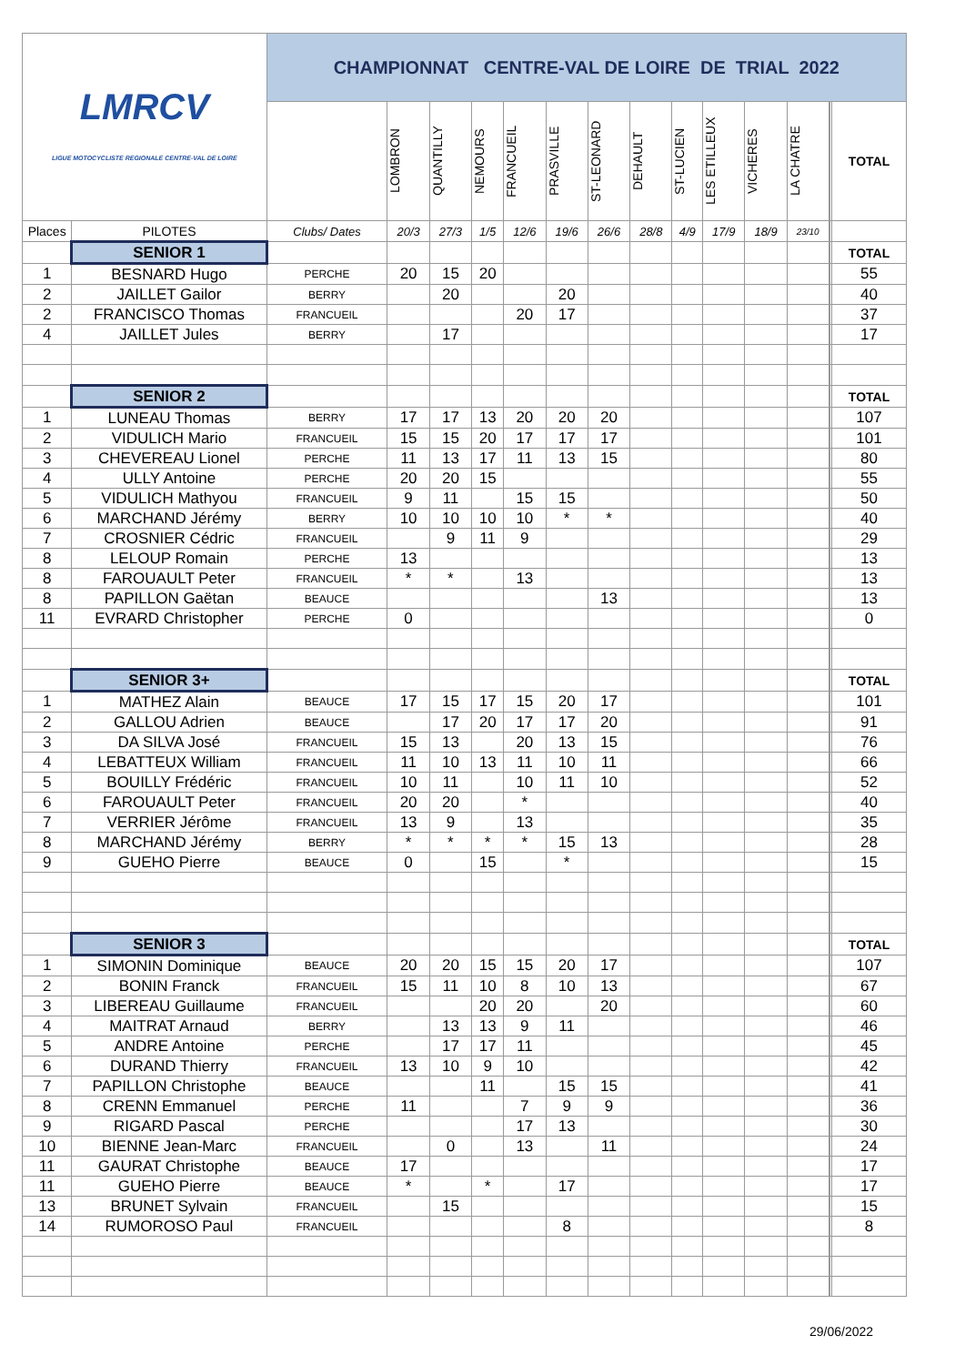| LMRCV LIGUE MOTOCYCLISTE REGIONALE CENTRE-VAL DE LOIRE | | CHAMPIONNAT CENTRE-VAL DE LOIRE DE TRIAL 2022 | | | | | | | | | | | | | | |
| | | | LOMBRON | QUANTILLY | NEMOURS | FRANCUEIL | PRASVILLE | ST-LEONARD | DEHAULT | ST-LUCIEN | LES ETILLEUX | VICHERES | LA CHATRE | | | TOTAL |
| Places | PILOTES | Clubs/ Dates | 20/3 | 27/3 | 1/5 | 12/6 | 19/6 | 26/6 | 28/8 | 4/9 | 17/9 | 18/9 | 23/10 | | | |
| | SENIOR 1 | | | | | | | | | | | | | | | TOTAL |
| 1 | BESNARD Hugo | PERCHE | 20 | 15 | 20 | | | | | | | | | | | 55 |
| 2 | JAILLET Gailor | BERRY | | 20 | | | 20 | | | | | | | | | 40 |
| 2 | FRANCISCO Thomas | FRANCUEIL | | | | 20 | 17 | | | | | | | | | 37 |
| 4 | JAILLET Jules | BERRY | | 17 | | | | | | | | | | | | 17 |
| | SENIOR 2 | | | | | | | | | | | | | | | TOTAL |
| 1 | LUNEAU Thomas | BERRY | 17 | 17 | 13 | 20 | 20 | 20 | | | | | | | | 107 |
| 2 | VIDULICH Mario | FRANCUEIL | 15 | 15 | 20 | 17 | 17 | 17 | | | | | | | | 101 |
| 3 | CHEVEREAU Lionel | PERCHE | 11 | 13 | 17 | 11 | 13 | 15 | | | | | | | | 80 |
| 4 | ULLY Antoine | PERCHE | 20 | 20 | 15 | | | | | | | | | | | 55 |
| 5 | VIDULICH Mathyou | FRANCUEIL | 9 | 11 | | 15 | 15 | | | | | | | | | 50 |
| 6 | MARCHAND Jérémy | BERRY | 10 | 10 | 10 | 10 | * | * | | | | | | | | 40 |
| 7 | CROSNIER Cédric | FRANCUEIL | | 9 | 11 | 9 | | | | | | | | | | 29 |
| 8 | LELOUP Romain | PERCHE | 13 | | | | | | | | | | | | | 13 |
| 8 | FAROUAULT Peter | FRANCUEIL | * | * | | 13 | | | | | | | | | | 13 |
| 8 | PAPILLON Gaëtan | BEAUCE | | | | | | 13 | | | | | | | | 13 |
| 11 | EVRARD Christopher | PERCHE | 0 | | | | | | | | | | | | | 0 |
| | SENIOR 3+ | | | | | | | | | | | | | | | TOTAL |
| 1 | MATHEZ Alain | BEAUCE | 17 | 15 | 17 | 15 | 20 | 17 | | | | | | | | 101 |
| 2 | GALLOU Adrien | BEAUCE | | 17 | 20 | 17 | 17 | 20 | | | | | | | | 91 |
| 3 | DA SILVA José | FRANCUEIL | 15 | 13 | | 20 | 13 | 15 | | | | | | | | 76 |
| 4 | LEBATTEUX William | FRANCUEIL | 11 | 10 | 13 | 11 | 10 | 11 | | | | | | | | 66 |
| 5 | BOUILLY Frédéric | FRANCUEIL | 10 | 11 | | 10 | 11 | 10 | | | | | | | | 52 |
| 6 | FAROUAULT Peter | FRANCUEIL | 20 | 20 | | * | | | | | | | | | | 40 |
| 7 | VERRIER Jérôme | FRANCUEIL | 13 | 9 | | 13 | | | | | | | | | | 35 |
| 8 | MARCHAND Jérémy | BERRY | * | * | * | * | 15 | 13 | | | | | | | | 28 |
| 9 | GUEHO Pierre | BEAUCE | 0 | | 15 | | * | | | | | | | | | 15 |
| | SENIOR 3 | | | | | | | | | | | | | | | TOTAL |
| 1 | SIMONIN Dominique | BEAUCE | 20 | 20 | 15 | 15 | 20 | 17 | | | | | | | | 107 |
| 2 | BONIN Franck | FRANCUEIL | 15 | 11 | 10 | 8 | 10 | 13 | | | | | | | | 67 |
| 3 | LIBEREAU Guillaume | FRANCUEIL | | | 20 | 20 | | 20 | | | | | | | | 60 |
| 4 | MAITRAT Arnaud | BERRY | | 13 | 13 | 9 | 11 | | | | | | | | | 46 |
| 5 | ANDRE Antoine | PERCHE | | 17 | 17 | 11 | | | | | | | | | | 45 |
| 6 | DURAND Thierry | FRANCUEIL | 13 | 10 | 9 | 10 | | | | | | | | | | 42 |
| 7 | PAPILLON Christophe | BEAUCE | | | 11 | | 15 | 15 | | | | | | | | 41 |
| 8 | CRENN Emmanuel | PERCHE | 11 | | | 7 | 9 | 9 | | | | | | | | 36 |
| 9 | RIGARD Pascal | PERCHE | | | | 17 | 13 | | | | | | | | | 30 |
| 10 | BIENNE Jean-Marc | FRANCUEIL | | 0 | | 13 | | 11 | | | | | | | | 24 |
| 11 | GAURAT Christophe | BEAUCE | 17 | | | | | | | | | | | | | 17 |
| 11 | GUEHO Pierre | BEAUCE | * | | * | | 17 | | | | | | | | | 17 |
| 13 | BRUNET Sylvain | FRANCUEIL | | 15 | | | | | | | | | | | | 15 |
| 14 | RUMOROSO Paul | FRANCUEIL | | | | | 8 | | | | | | | | | 8 |
29/06/2022